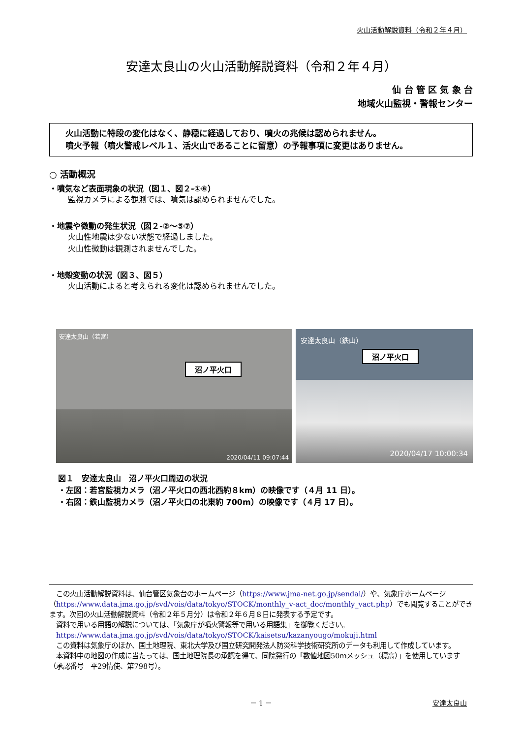火山活動解説資料（令和２年４月）
安達太良山の火山活動解説資料（令和２年４月）
仙 台 管 区 気 象 台
地域火山監視・警報センター
火山活動に特段の変化はなく、静穏に経過しており、噴火の兆候は認められません。
噴火予報（噴火警戒レベル１、活火山であることに留意）の予報事項に変更はありません。
○ 活動概況
・噴気など表面現象の状況（図１、図２-①⑥）
監視カメラによる観測では、噴気は認められませんでした。
・地震や微動の発生状況（図２-②～⑤⑦）
火山性地震は少ない状態で経過しました。
火山性微動は観測されませんでした。
・地殻変動の状況（図３、図５）
火山活動によると考えられる変化は認められませんでした。
安達太良山（若宮）
沼ノ平火口
2020/04/11 09:07:44
安達太良山（鉄山）
沼ノ平火口
2020/04/17 10:00:34
図１　安達太良山　沼ノ平火口周辺の状況
・左図：若宮監視カメラ（沼ノ平火口の西北西約８km）の映像です（４月 11 日）。
・右図：鉄山監視カメラ（沼ノ平火口の北東約 700m）の映像です（４月 17 日）。
　この火山活動解説資料は、仙台管区気象台のホームページ（https://www.jma-net.go.jp/sendai/）や、気象庁ホームページ（https://www.data.jma.go.jp/svd/vois/data/tokyo/STOCK/monthly_v-act_doc/monthly_vact.php）でも閲覧することができます。次回の火山活動解説資料（令和２年５月分）は令和２年６月８日に発表する予定です。
　資料で用いる用語の解説については、「気象庁が噴火警報等で用いる用語集」を御覧ください。
　https://www.data.jma.go.jp/svd/vois/data/tokyo/STOCK/kaisetsu/kazanyougo/mokuji.html
　この資料は気象庁のほか、国土地理院、東北大学及び国立研究開発法人防災科学技術研究所のデータも利用して作成しています。
　本資料中の地図の作成に当たっては、国土地理院長の承認を得て、同院発行の「数値地図50ｍメッシュ（標高）」を使用しています（承認番号　平29情使、第798号）。
－ 1 － 安達太良山